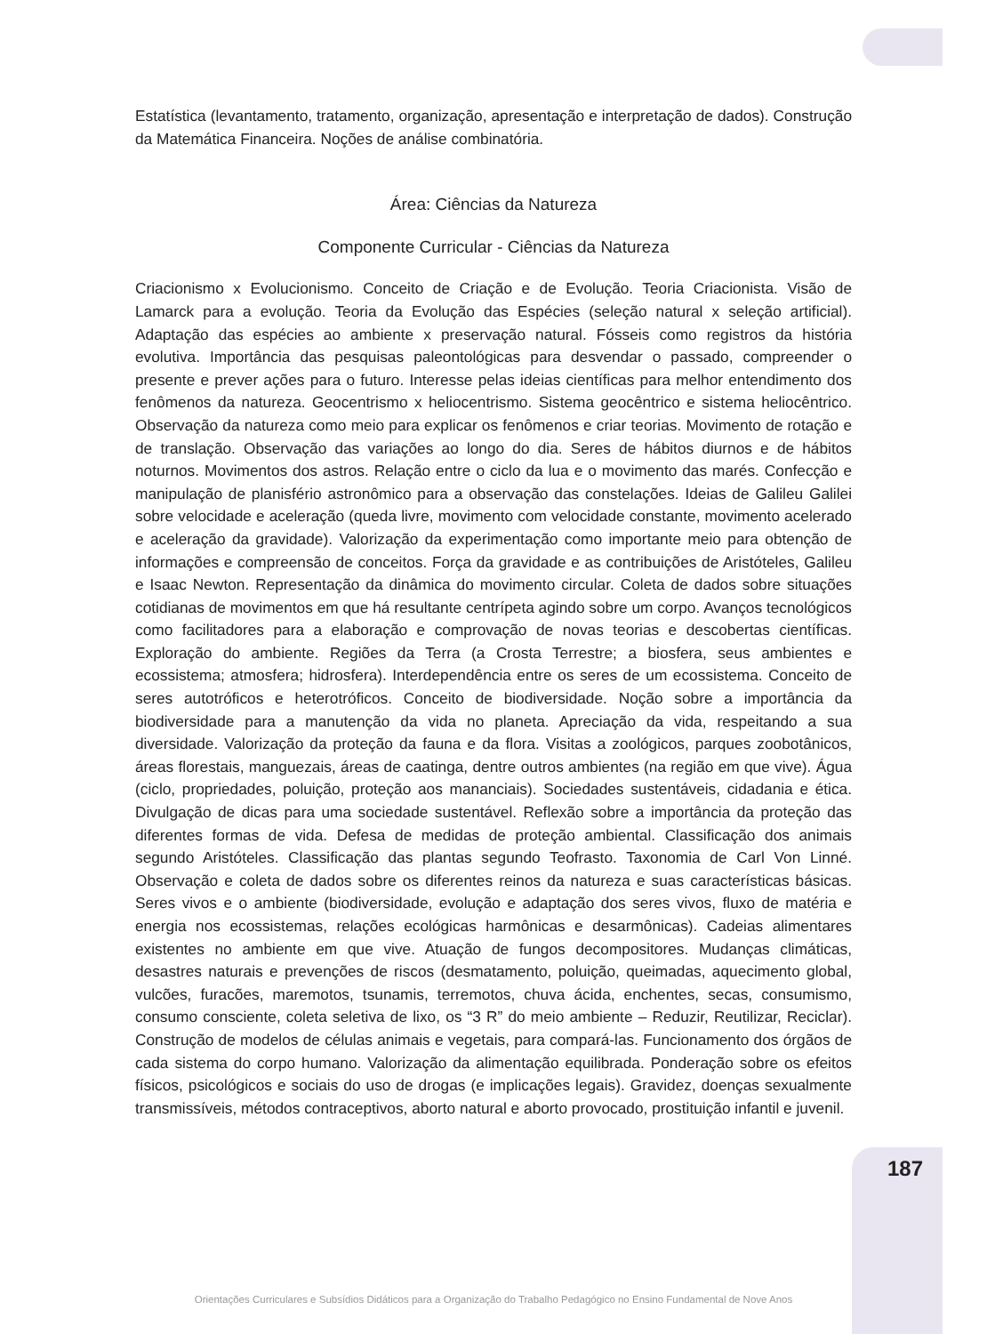Estatística (levantamento, tratamento, organização, apresentação e interpretação de dados). Construção da Matemática Financeira. Noções de análise combinatória.
Área: Ciências da Natureza
Componente Curricular - Ciências da Natureza
Criacionismo x Evolucionismo. Conceito de Criação e de Evolução. Teoria Criacionista. Visão de Lamarck para a evolução. Teoria da Evolução das Espécies (seleção natural x seleção artificial). Adaptação das espécies ao ambiente x preservação natural. Fósseis como registros da história evolutiva. Importância das pesquisas paleontológicas para desvendar o passado, compreender o presente e prever ações para o futuro. Interesse pelas ideias científicas para melhor entendimento dos fenômenos da natureza. Geocentrismo x heliocentrismo. Sistema geocêntrico e sistema heliocêntrico. Observação da natureza como meio para explicar os fenômenos e criar teorias. Movimento de rotação e de translação. Observação das variações ao longo do dia. Seres de hábitos diurnos e de hábitos noturnos. Movimentos dos astros. Relação entre o ciclo da lua e o movimento das marés. Confecção e manipulação de planisfério astronômico para a observação das constelações. Ideias de Galileu Galilei sobre velocidade e aceleração (queda livre, movimento com velocidade constante, movimento acelerado e aceleração da gravidade). Valorização da experimentação como importante meio para obtenção de informações e compreensão de conceitos. Força da gravidade e as contribuições de Aristóteles, Galileu e Isaac Newton. Representação da dinâmica do movimento circular. Coleta de dados sobre situações cotidianas de movimentos em que há resultante centrípeta agindo sobre um corpo. Avanços tecnológicos como facilitadores para a elaboração e comprovação de novas teorias e descobertas científicas. Exploração do ambiente. Regiões da Terra (a Crosta Terrestre; a biosfera, seus ambientes e ecossistema; atmosfera; hidrosfera). Interdependência entre os seres de um ecossistema. Conceito de seres autotróficos e heterotróficos. Conceito de biodiversidade. Noção sobre a importância da biodiversidade para a manutenção da vida no planeta. Apreciação da vida, respeitando a sua diversidade. Valorização da proteção da fauna e da flora. Visitas a zoológicos, parques zoobotânicos, áreas florestais, manguezais, áreas de caatinga, dentre outros ambientes (na região em que vive). Água (ciclo, propriedades, poluição, proteção aos mananciais). Sociedades sustentáveis, cidadania e ética. Divulgação de dicas para uma sociedade sustentável. Reflexão sobre a importância da proteção das diferentes formas de vida. Defesa de medidas de proteção ambiental. Classificação dos animais segundo Aristóteles. Classificação das plantas segundo Teofrasto. Taxonomia de Carl Von Linné. Observação e coleta de dados sobre os diferentes reinos da natureza e suas características básicas. Seres vivos e o ambiente (biodiversidade, evolução e adaptação dos seres vivos, fluxo de matéria e energia nos ecossistemas, relações ecológicas harmônicas e desarmônicas). Cadeias alimentares existentes no ambiente em que vive. Atuação de fungos decompositores. Mudanças climáticas, desastres naturais e prevenções de riscos (desmatamento, poluição, queimadas, aquecimento global, vulcões, furacões, maremotos, tsunamis, terremotos, chuva ácida, enchentes, secas, consumismo, consumo consciente, coleta seletiva de lixo, os “3 R” do meio ambiente – Reduzir, Reutilizar, Reciclar). Construção de modelos de células animais e vegetais, para compará-las. Funcionamento dos órgãos de cada sistema do corpo humano. Valorização da alimentação equilibrada. Ponderação sobre os efeitos físicos, psicológicos e sociais do uso de drogas (e implicações legais). Gravidez, doenças sexualmente transmissíveis, métodos contraceptivos, aborto natural e aborto provocado, prostituição infantil e juvenil.
187
Orientações Curriculares e Subsídios Didáticos para a Organização do Trabalho Pedagógico no Ensino Fundamental de Nove Anos